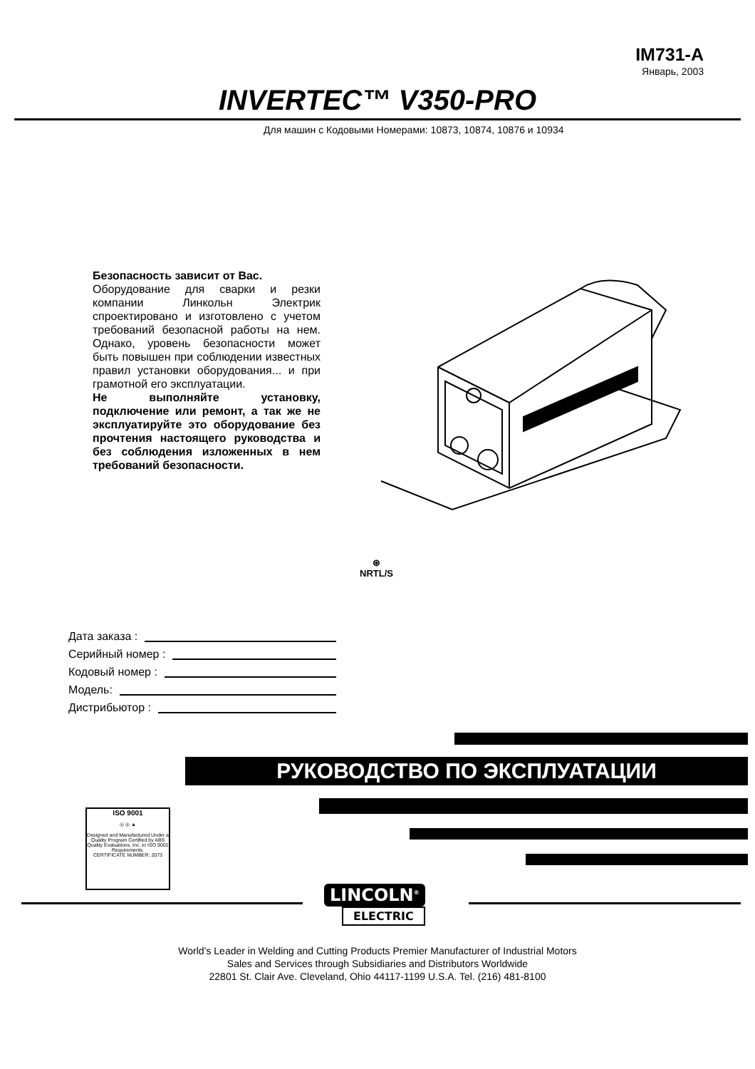IM731-A
Январь, 2003
INVERTEC™ V350-PRO
Для машин с Кодовыми Номерами: 10873, 10874, 10876 и 10934
Безопасность зависит от Вас.
Оборудование для сварки и резки компании Линкольн Электрик спроектировано и изготовлено с учетом требований безопасной работы на нем. Однако, уровень безопасности может быть повышен при соблюдении известных правил установки оборудования... и при грамотной его эксплуатации.
Не выполняйте установку, подключение или ремонт, а так же не эксплуатируйте это оборудование без прочтения настоящего руководства и без соблюдения изложенных в нем требований безопасности.
⊛
NRTL/S
Дата заказа :
Серийный номер :
Кодовый номер :
Модель:
Дистрибьютор :
РУКОВОДСТВО ПО ЭКСПЛУАТАЦИИ
ISO 9001
◎ ◎ ▲
Designed and Manufactured Under a Quality Program Certified by ABS Quality Evaluations, Inc. to ISO 9001 Requirements.
CERTIFICATE NUMBER: 2073
LINCOLN<sup>®</sup>
ELECTRIC
World’s Leader in Welding and Cutting Products Premier Manufacturer of Industrial Motors
Sales and Services through Subsidiaries and Distributors Worldwide
22801 St. Clair Ave. Cleveland, Ohio 44117-1199 U.S.A. Tel. (216) 481-8100